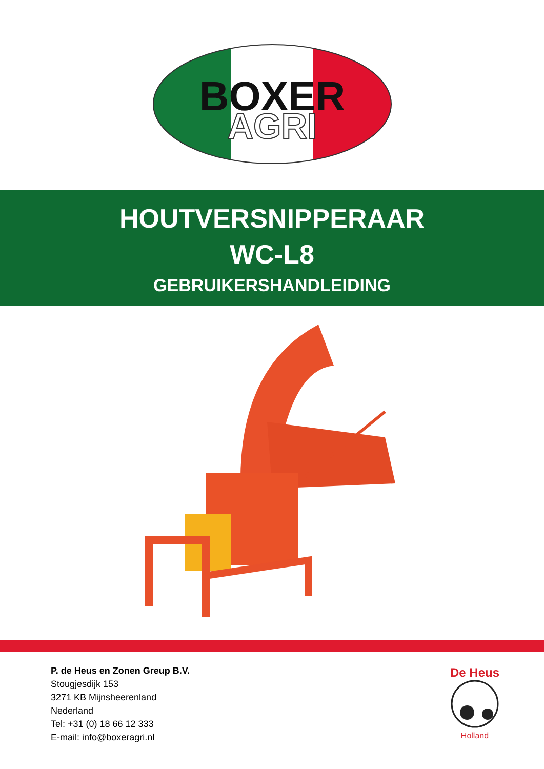BOXER
AGRI
HOUTVERSNIPPERAAR
WC-L8
GEBRUIKERSHANDLEIDING
P. de Heus en Zonen Greup B.V.
Stougjesdijk 153
3271 KB Mijnsheerenland
Nederland
Tel: +31 (0) 18 66 12 333
E-mail: info@boxeragri.nl
De Heus
Holland